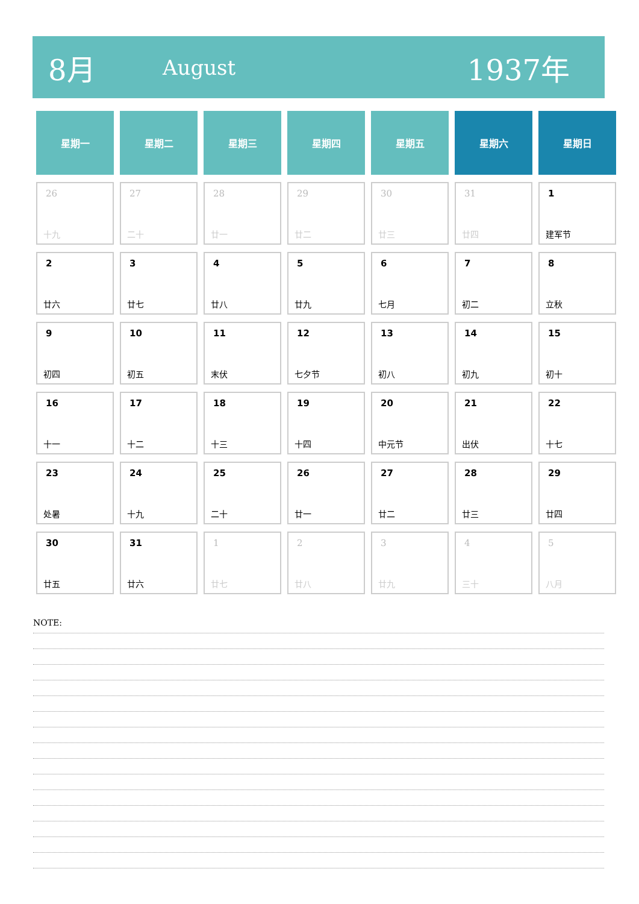8月
August
1937年
| 星期一 | 星期二 | 星期三 | 星期四 | 星期五 | 星期六 | 星期日 |
| --- | --- | --- | --- | --- | --- | --- |
| 26 十九 | 27 二十 | 28 廿一 | 29 廿二 | 30 廿三 | 31 廿四 | 1 建军节 |
| 2 廿六 | 3 廿七 | 4 廿八 | 5 廿九 | 6 七月 | 7 初二 | 8 立秋 |
| 9 初四 | 10 初五 | 11 末伏 | 12 七夕节 | 13 初八 | 14 初九 | 15 初十 |
| 16 十一 | 17 十二 | 18 十三 | 19 十四 | 20 中元节 | 21 出伏 | 22 十七 |
| 23 处暑 | 24 十九 | 25 二十 | 26 廿一 | 27 廿二 | 28 廿三 | 29 廿四 |
| 30 廿五 | 31 廿六 | 1 廿七 | 2 廿八 | 3 廿九 | 4 三十 | 5 八月 |
NOTE: